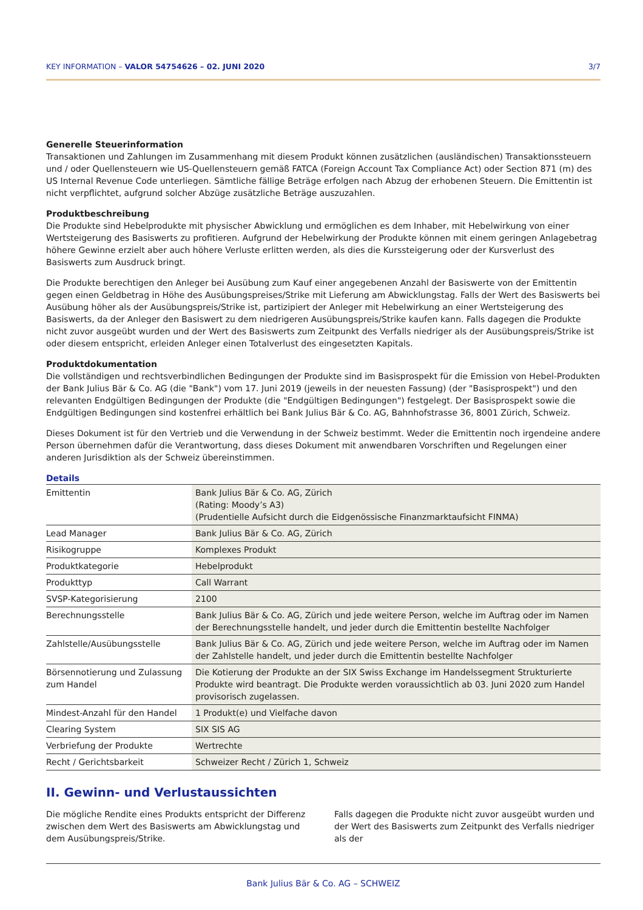KEY INFORMATION – VALOR 54754626 – 02. JUNI 2020 3/7
Generelle Steuerinformation
Transaktionen und Zahlungen im Zusammenhang mit diesem Produkt können zusätzlichen (ausländischen) Transaktionssteuern und / oder Quellensteuern wie US-Quellensteuern gemäß FATCA (Foreign Account Tax Compliance Act) oder Section 871 (m) des US Internal Revenue Code unterliegen. Sämtliche fällige Beträge erfolgen nach Abzug der erhobenen Steuern. Die Emittentin ist nicht verpflichtet, aufgrund solcher Abzüge zusätzliche Beträge auszuzahlen.
Produktbeschreibung
Die Produkte sind Hebelprodukte mit physischer Abwicklung und ermöglichen es dem Inhaber, mit Hebelwirkung von einer Wertsteigerung des Basiswerts zu profitieren. Aufgrund der Hebelwirkung der Produkte können mit einem geringen Anlagebetrag höhere Gewinne erzielt aber auch höhere Verluste erlitten werden, als dies die Kurssteigerung oder der Kursverlust des Basiswerts zum Ausdruck bringt.
Die Produkte berechtigen den Anleger bei Ausübung zum Kauf einer angegebenen Anzahl der Basiswerte von der Emittentin gegen einen Geldbetrag in Höhe des Ausübungspreises/Strike mit Lieferung am Abwicklungstag. Falls der Wert des Basiswerts bei Ausübung höher als der Ausübungspreis/Strike ist, partizipiert der Anleger mit Hebelwirkung an einer Wertsteigerung des Basiswerts, da der Anleger den Basiswert zu dem niedrigeren Ausübungspreis/Strike kaufen kann. Falls dagegen die Produkte nicht zuvor ausgeübt wurden und der Wert des Basiswerts zum Zeitpunkt des Verfalls niedriger als der Ausübungspreis/Strike ist oder diesem entspricht, erleiden Anleger einen Totalverlust des eingesetzten Kapitals.
Produktdokumentation
Die vollständigen und rechtsverbindlichen Bedingungen der Produkte sind im Basisprospekt für die Emission von Hebel-Produkten der Bank Julius Bär & Co. AG (die "Bank") vom 17. Juni 2019 (jeweils in der neuesten Fassung) (der "Basisprospekt") und den relevanten Endgültigen Bedingungen der Produkte (die "Endgültigen Bedingungen") festgelegt. Der Basisprospekt sowie die Endgültigen Bedingungen sind kostenfrei erhältlich bei Bank Julius Bär & Co. AG, Bahnhofstrasse 36, 8001 Zürich, Schweiz.
Dieses Dokument ist für den Vertrieb und die Verwendung in der Schweiz bestimmt. Weder die Emittentin noch irgendeine andere Person übernehmen dafür die Verantwortung, dass dieses Dokument mit anwendbaren Vorschriften und Regelungen einer anderen Jurisdiktion als der Schweiz übereinstimmen.
Details
| Emittentin | Bank Julius Bär & Co. AG, Zürich (Rating: Moody’s A3) (Prudentielle Aufsicht durch die Eidgenössische Finanzmarktaufsicht FINMA) |
| Lead Manager | Bank Julius Bär & Co. AG, Zürich |
| Risikogruppe | Komplexes Produkt |
| Produktkategorie | Hebelprodukt |
| Produkttyp | Call Warrant |
| SVSP-Kategorisierung | 2100 |
| Berechnungsstelle | Bank Julius Bär & Co. AG, Zürich und jede weitere Person, welche im Auftrag oder im Namen der Berechnungsstelle handelt, und jeder durch die Emittentin bestellte Nachfolger |
| Zahlstelle/Ausübungsstelle | Bank Julius Bär & Co. AG, Zürich und jede weitere Person, welche im Auftrag oder im Namen der Zahlstelle handelt, und jeder durch die Emittentin bestellte Nachfolger |
| Börsennotierung und Zulassung zum Handel | Die Kotierung der Produkte an der SIX Swiss Exchange im Handelssegment Strukturierte Produkte wird beantragt. Die Produkte werden voraussichtlich ab 03. Juni 2020 zum Handel provisorisch zugelassen. |
| Mindest-Anzahl für den Handel | 1 Produkt(e) und Vielfache davon |
| Clearing System | SIX SIS AG |
| Verbriefung der Produkte | Wertrechte |
| Recht / Gerichtsbarkeit | Schweizer Recht / Zürich 1, Schweiz |
II. Gewinn- und Verlustaussichten
Die mögliche Rendite eines Produkts entspricht der Differenz zwischen dem Wert des Basiswerts am Abwicklungstag und dem Ausübungspreis/Strike.
Falls dagegen die Produkte nicht zuvor ausgeübt wurden und der Wert des Basiswerts zum Zeitpunkt des Verfalls niedriger als der
Bank Julius Bär & Co. AG – SCHWEIZ